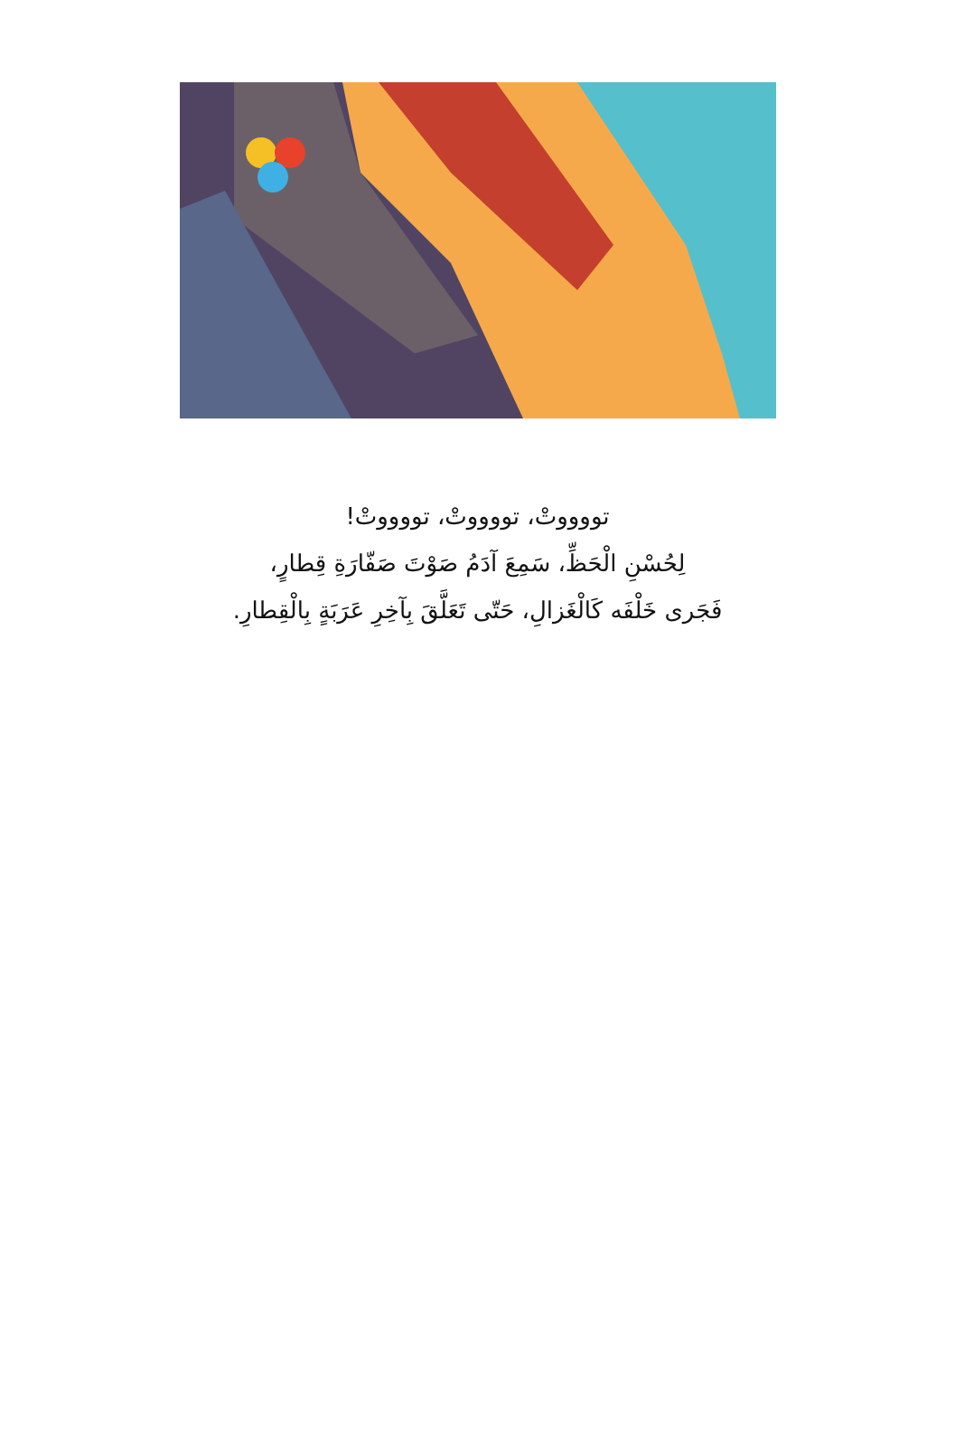تووووتْ، تووووتْ، تووووتْ!
لِحُسْنِ الْحَظِّ، سَمِعَ آدَمُ صَوْتَ صَفّارَةِ قِطارٍ،
فَجَرى خَلْفَه كَالْغَزالِ، حَتّى تَعَلَّقَ بِآخِرِ عَرَبَةٍ بِالْقِطارِ.